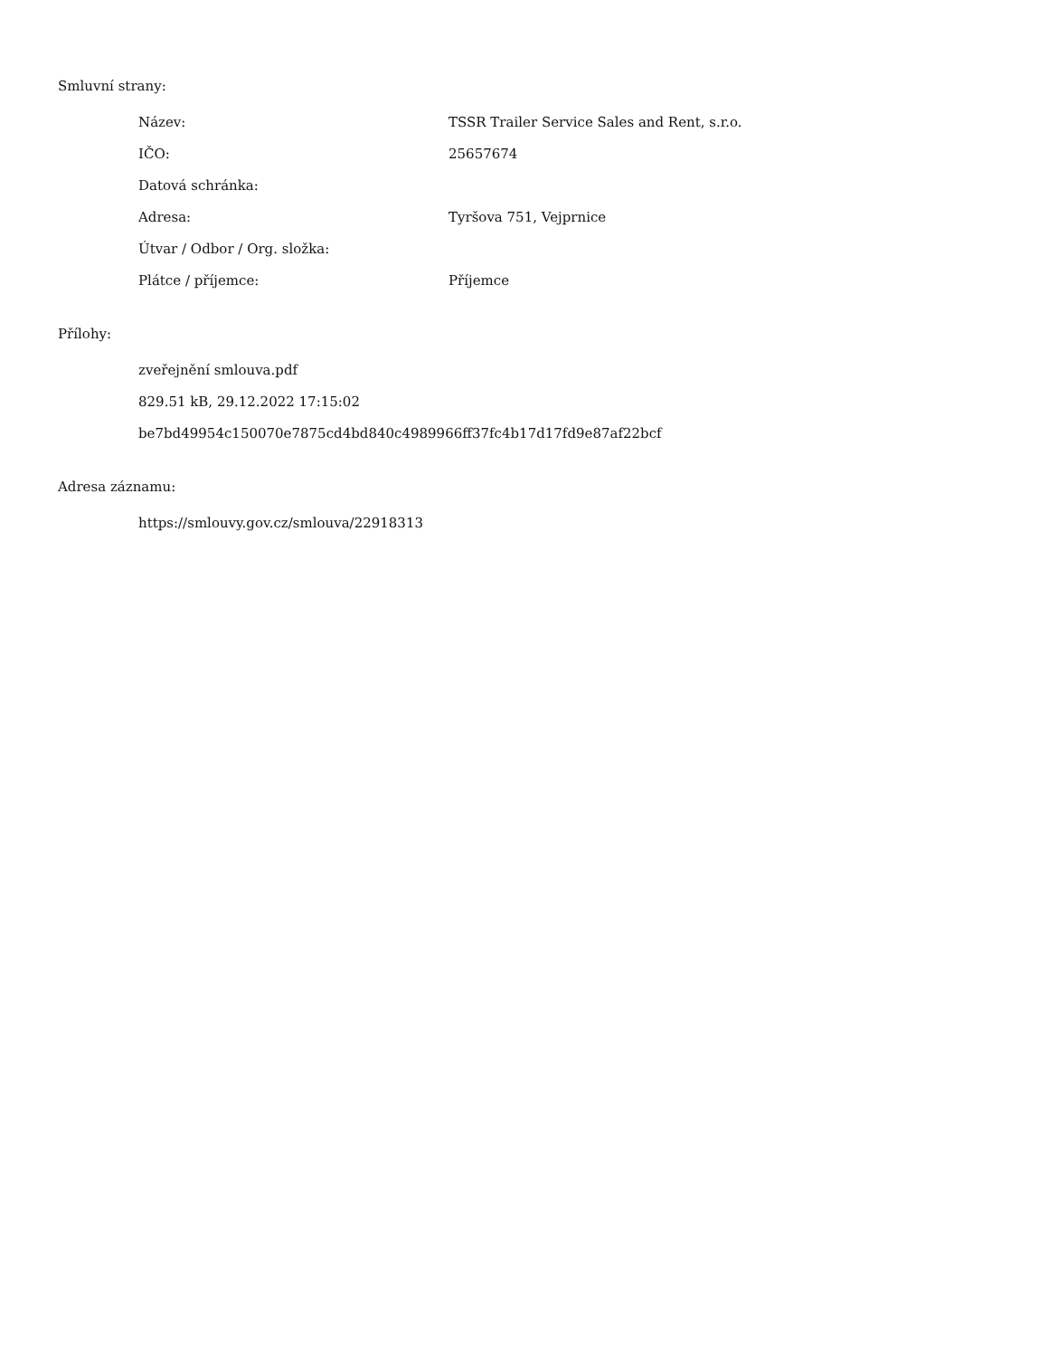Smluvní strany:
| Název: | TSSR Trailer Service Sales and Rent, s.r.o. |
| IČO: | 25657674 |
| Datová schránka: | |
| Adresa: | Tyršova 751, Vejprnice |
| Útvar / Odbor / Org. složka: | |
| Plátce / příjemce: | Příjemce |
Přílohy:
zveřejnění smlouva.pdf
829.51 kB, 29.12.2022 17:15:02
be7bd49954c150070e7875cd4bd840c4989966ff37fc4b17d17fd9e87af22bcf
Adresa záznamu:
https://smlouvy.gov.cz/smlouva/22918313